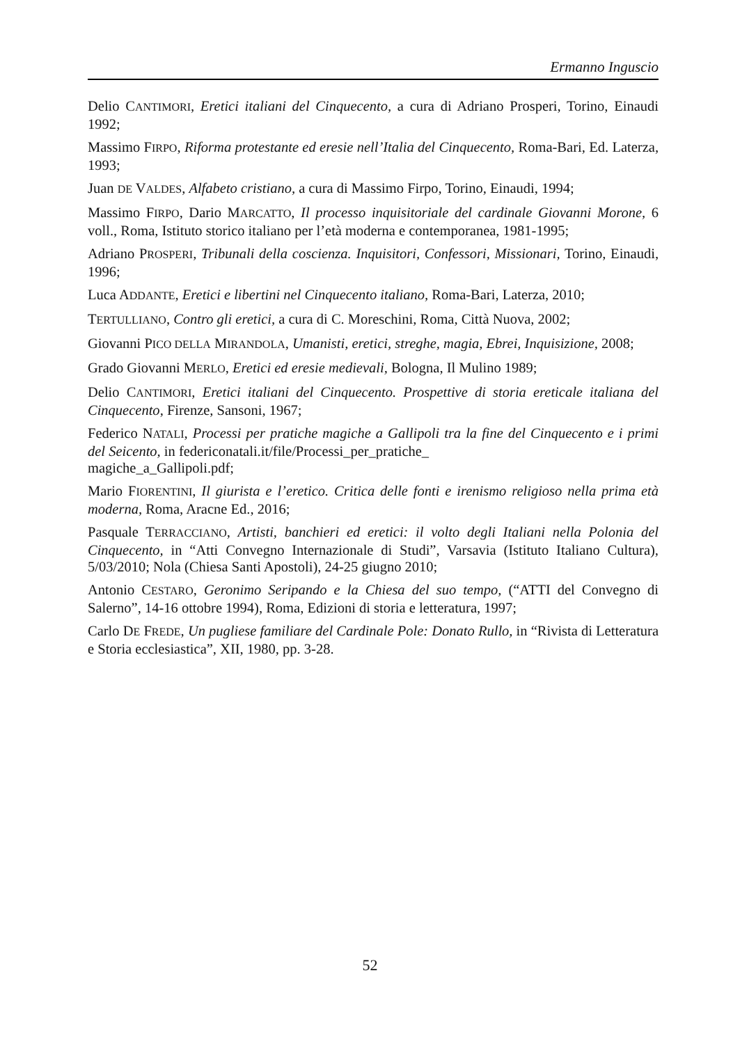Ermanno Inguscio
Delio CANTIMORI, Eretici italiani del Cinquecento, a cura di Adriano Prosperi, Torino, Einaudi 1992;
Massimo FIRPO, Riforma protestante ed eresie nell’Italia del Cinquecento, Roma-Bari, Ed. Laterza, 1993;
Juan DE VALDES, Alfabeto cristiano, a cura di Massimo Firpo, Torino, Einaudi, 1994;
Massimo FIRPO, Dario MARCATTO, Il processo inquisitoriale del cardinale Giovanni Morone, 6 voll., Roma, Istituto storico italiano per l’età moderna e contemporanea, 1981-1995;
Adriano PROSPERI, Tribunali della coscienza. Inquisitori, Confessori, Missionari, Torino, Einaudi, 1996;
Luca ADDANTE, Eretici e libertini nel Cinquecento italiano, Roma-Bari, Laterza, 2010;
TERTULLIANO, Contro gli eretici, a cura di C. Moreschini, Roma, Città Nuova, 2002;
Giovanni PICO DELLA MIRANDOLA, Umanisti, eretici, streghe, magia, Ebrei, Inquisizione, 2008;
Grado Giovanni MERLO, Eretici ed eresie medievali, Bologna, Il Mulino 1989;
Delio CANTIMORI, Eretici italiani del Cinquecento. Prospettive di storia ereticale italiana del Cinquecento, Firenze, Sansoni, 1967;
Federico NATALI, Processi per pratiche magiche a Gallipoli tra la fine del Cinquecento e i primi del Seicento, in federiconatali.it/file/Processi_per_pratiche_
magiche_a_Gallipoli.pdf;
Mario FIORENTINI, Il giurista e l’eretico. Critica delle fonti e irenismo religioso nella prima età moderna, Roma, Aracne Ed., 2016;
Pasquale TERRACCIANO, Artisti, banchieri ed eretici: il volto degli Italiani nella Polonia del Cinquecento, in “Atti Convegno Internazionale di Studi”, Varsavia (Istituto Italiano Cultura), 5/03/2010; Nola (Chiesa Santi Apostoli), 24-25 giugno 2010;
Antonio CESTARO, Geronimo Seripando e la Chiesa del suo tempo, (“ATTI del Convegno di Salerno”, 14-16 ottobre 1994), Roma, Edizioni di storia e letteratura, 1997;
Carlo DE FREDE, Un pugliese familiare del Cardinale Pole: Donato Rullo, in “Rivista di Letteratura e Storia ecclesiastica”, XII, 1980, pp. 3-28.
52